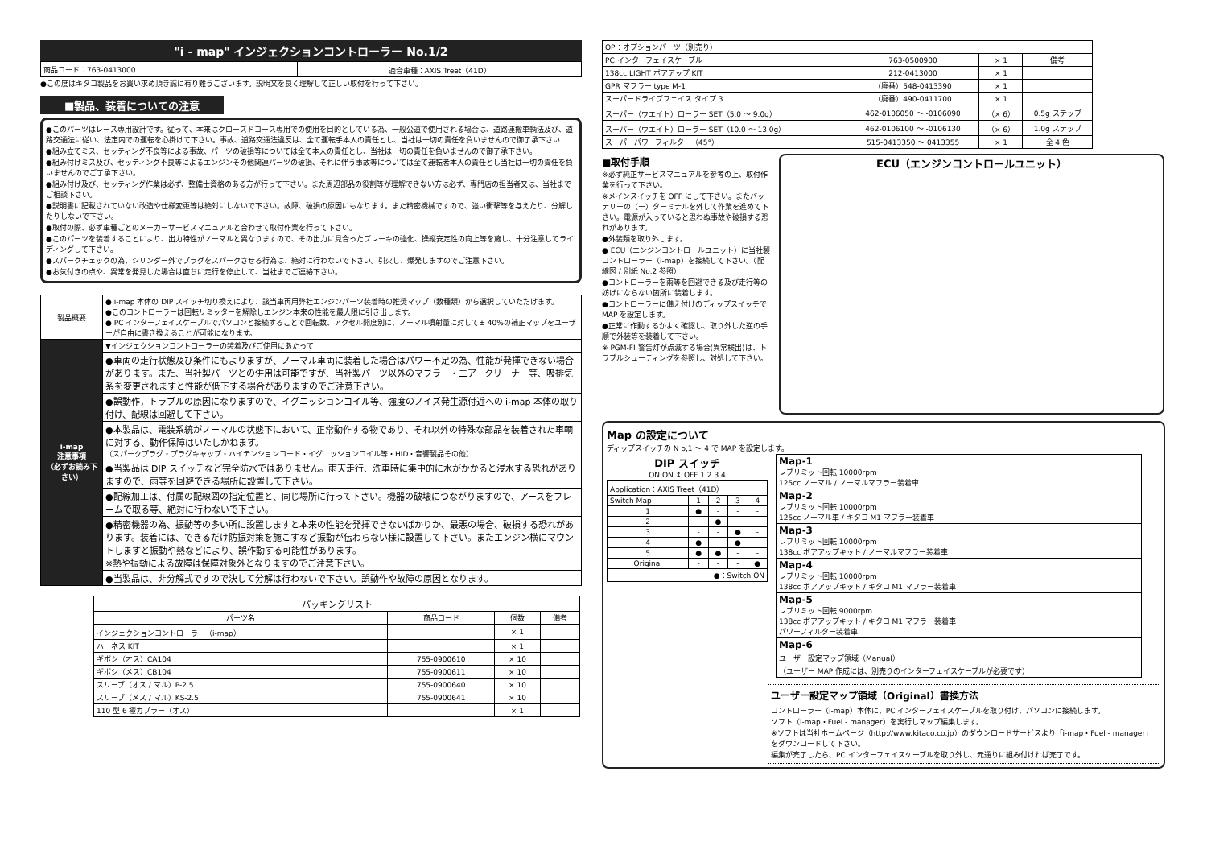"i - map" インジェクションコントローラー No.1/2
| 商品コード：763-0413000 | 適合車種：AXIS Treet（41D） |
●この度はキタコ製品をお買い求め頂き誠に有り難うございます。説明文を良く理解して正しい取付を行って下さい。
■製品、装着についての注意
●このパーツはレース専用設計です。従って、本来はクローズドコース専用での使用を目的としている為、一般公道で使用される場合は、道路運搬車輌法及び、道路交通法に従い、法定内での運転を心掛けて下さい。事故、道路交通法違反は、全て運転手本人の責任とし、当社は一切の責任を負いませんので御了承下さい
●組み立てミス、セッティング不良等による事故、パーツの破損等については全て本人の責任とし、当社は一切の責任を負いませんので御了承下さい。
●組み付けミス及び、セッティング不良等によるエンジンその他関連パーツの破損、それに伴う事故等については全て運転者本人の責任とし当社は一切の責任を負いませんのでご了承下さい。
●組み付け及び、セッティング作業は必ず、整備士資格のある方が行って下さい。また周辺部品の役割等が理解できない方は必ず、専門店の担当者又は、当社までご相談下さい。
●説明書に記載されていない改造や仕様変更等は絶対にしないで下さい。故障、破損の原因にもなります。また精密機械ですので、強い衝撃等を与えたり、分解したりしないで下さい。
●取付の際、必ず車種ごとのメーカーサービスマニュアルと合わせて取付作業を行って下さい。
●このパーツを装着することにより、出力特性がノーマルと異なりますので、その出力に見合ったブレーキの強化、操縦安定性の向上等を施し、十分注意してライディングして下さい。
●スパークチェックの為、シリンダー外でプラグをスパークさせる行為は、絶対に行わないで下さい。引火し、爆発しますのでご注意下さい。
●お気付きの点や、異常を発見した場合は直ちに走行を停止して、当社までご連絡下さい。
| 製品概要 | ● i-map 本体の DIP スイッチ切り換えにより、該当車両用弊社エンジンパーツ装着時の推奨マップ（数種類）から選択していただけます。 ●このコントローラーは回転リミッターを解除しエンジン本来の性能を最大限に引き出します。 ● PC インターフェイスケーブルでパソコンと接続することで回転数、アクセル開度別に、ノーマル噴射量に対して± 40%の補正マップをユーザーが自由に書き換えることが可能になります。 |
| i-map 注意事項 （必ずお読み下さい） | ▼インジェクションコントローラーの装着及びご使用にあたって |
| | ●車両の走行状態及び条件にもよりますが、ノーマル車両に装着した場合はパワー不足の為、性能が発揮できない場合があります。また、当社製パーツとの併用は可能ですが、当社製パーツ以外のマフラー・エアークリーナー等、吸排気系を変更されますと性能が低下する場合がありますのでご注意下さい。 |
| | ●誤動作，トラブルの原因になりますので、イグニッションコイル等、強度のノイズ発生源付近への i-map 本体の取り付け、配線は回避して下さい。 |
| | ●本製品は、電装系統がノーマルの状態下において、正常動作する物であり、それ以外の特殊な部品を装着された車輌に対する、動作保障はいたしかねます。 （スパークプラグ・プラグキャップ・ハイテンションコード・イグニッションコイル等・HID・音響製品その他） |
| | ●当製品は DIP スイッチなど完全防水ではありません。雨天走行、洗車時に集中的に水がかかると浸水する恐れがありますので、雨等を回避できる場所に設置して下さい。 |
| | ●配線加工は、付属の配線図の指定位置と、同じ場所に行って下さい。機器の破壊につながりますので、アースをフレームで取る等、絶対に行わないで下さい。 |
| | ●精密機器の為、振動等の多い所に設置しますと本来の性能を発揮できないばかりか、最悪の場合、破損する恐れがあります。装着には、できるだけ防振対策を施こすなど振動が伝わらない様に設置して下さい。またエンジン横にマウントしますと振動や熱などにより、誤作動する可能性があります。 ※熱や振動による故障は保障対象外となりますのでご注意下さい。 |
| | ●当製品は、非分解式ですので決して分解は行わないで下さい。誤動作や故障の原因となります。 |
| パッキングリスト | | | |
| --- | --- | --- | --- |
| パーツ名 | 商品コード | 個数 | 備考 |
| インジェクションコントローラー（i-map） | | × 1 | |
| ハーネス KIT | | × 1 | |
| ギボシ（オス）CA104 | 755-0900610 | × 10 | |
| ギボシ（メス）CB104 | 755-0900611 | × 10 | |
| スリーブ（オス / マル）P-2.5 | 755-0900640 | × 10 | |
| スリーブ（メス / マル）KS-2.5 | 755-0900641 | × 10 | |
| 110 型 6 極カプラー（オス） | | × 1 | |
| OP：オプションパーツ（別売り） | | | |
| PC インターフェイスケーブル | 763-0500900 | × 1 | 備考 |
| 138cc LIGHT ボアアップ KIT | 212-0413000 | × 1 | |
| GPR マフラー type M-1 | （廃番）548-0413390 | × 1 | |
| スーパードライブフェイス タイプ 3 | （廃番）490-0411700 | × 1 | |
| スーパー（ウエイト）ローラー SET（5.0 ～ 9.0g） | 462-0106050 ～ -0106090 | （× 6） | 0.5g ステップ |
| スーパー（ウエイト）ローラー SET（10.0 ～ 13.0g） | 462-0106100 ～ -0106130 | （× 6） | 1.0g ステップ |
| スーパーパワーフィルター（45°） | 515-0413350 ～ 0413355 | × 1 | 全 4 色 |
■取付手順
※必ず純正サービスマニュアルを参考の上、取付作業を行って下さい。
※メインスイッチを OFF にして下さい。またバッテリーの（ー）ターミナルを外して作業を進めて下さい。電源が入っていると思わぬ事故や破損する恐れがあります。
●外装類を取り外します。
● ECU（エンジンコントロールユニット）に当社製コントローラー（i-map）を接続して下さい。（配線図 / 別紙 No.2 参照）
●コントローラーを雨等を回避できる及び走行等の妨げにならない箇所に装着します。
●コントローラーに備え付けのディップスイッチで MAP を設定します。
●正常に作動するかよく確認し、取り外した逆の手順で外装等を装着して下さい。
※ PGM-FI 警告灯が点滅する場合(異常検出)は、トラブルシューティングを参照し、対処して下さい。
ECU（エンジンコントロールユニット）
Map の設定について
ディップスイッチの N o,1 ～ 4 で MAP を設定します。
DIP スイッチ
ON ON ↕ OFF 1 2 3 4
| Application：AXIS Treet（41D） | | | | |
| Switch Map- | 1 | 2 | 3 | 4 |
| 1 | ● | - | - | - |
| 2 | - | ● | - | - |
| 3 | - | - | ● | - |
| 4 | ● | - | ● | - |
| 5 | ● | ● | - | - |
| Original | - | - | - | ● |
| ●：Switch ON | | | | |
| Map-1 レブリミット回転 10000rpm 125cc ノーマル / ノーマルマフラー装着車 |
| Map-2 レブリミット回転 10000rpm 125cc ノーマル車 / キタコ M1 マフラー装着車 |
| Map-3 レブリミット回転 10000rpm 138cc ボアアップキット / ノーマルマフラー装着車 |
| Map-4 レブリミット回転 10000rpm 138cc ボアアップキット / キタコ M1 マフラー装着車 |
| Map-5 レブリミット回転 9000rpm 138cc ボアアップキット / キタコ M1 マフラー装着車 パワーフィルター装着車 |
| Map-6 ユーザー設定マップ領域（Manual） （ユーザー MAP 作成には、別売りのインターフェイスケーブルが必要です） |
ユーザー設定マップ領域（Original）書換方法
コントローラー（i-map）本体に、PC インターフェイスケーブルを取り付け、パソコンに接続します。
ソフト（i-map・Fuel - manager）を実行しマップ編集します。
※ソフトは当社ホームページ（http://www.kitaco.co.jp）のダウンロードサービスより「i-map・Fuel - manager」をダウンロードして下さい。
編集が完了したら、PC インターフェイスケーブルを取り外し、元通りに組み付ければ完了です。